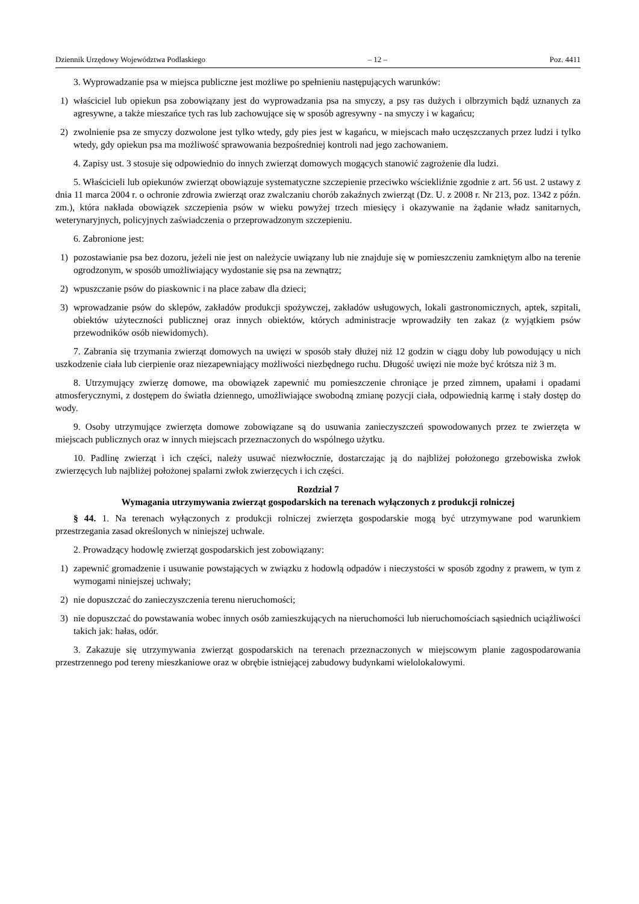Dziennik Urzędowy Województwa Podlaskiego – 12 – Poz. 4411
3. Wyprowadzanie psa w miejsca publiczne jest możliwe po spełnieniu następujących warunków:
1) właściciel lub opiekun psa zobowiązany jest do wyprowadzania psa na smyczy, a psy ras dużych i olbrzymich bądź uznanych za agresywne, a także mieszańce tych ras lub zachowujące się w sposób agresywny - na smyczy i w kagańcu;
2) zwolnienie psa ze smyczy dozwolone jest tylko wtedy, gdy pies jest w kagańcu, w miejscach mało uczęszczanych przez ludzi i tylko wtedy, gdy opiekun psa ma możliwość sprawowania bezpośredniej kontroli nad jego zachowaniem.
4. Zapisy ust. 3 stosuje się odpowiednio do innych zwierząt domowych mogących stanowić zagrożenie dla ludzi.
5. Właścicieli lub opiekunów zwierząt obowiązuje systematyczne szczepienie przeciwko wściekliźnie zgodnie z art. 56 ust. 2 ustawy z dnia 11 marca 2004 r. o ochronie zdrowia zwierząt oraz zwalczaniu chorób zakaźnych zwierząt (Dz. U. z 2008 r. Nr 213, poz. 1342 z późn. zm.), która nakłada obowiązek szczepienia psów w wieku powyżej trzech miesięcy i okazywanie na żądanie władz sanitarnych, weterynaryjnych, policyjnych zaświadczenia o przeprowadzonym szczepieniu.
6. Zabronione jest:
1) pozostawianie psa bez dozoru, jeżeli nie jest on należycie uwiązany lub nie znajduje się w pomieszczeniu zamkniętym albo na terenie ogrodzonym, w sposób umożliwiający wydostanie się psa na zewnątrz;
2) wpuszczanie psów do piaskownic i na place zabaw dla dzieci;
3) wprowadzanie psów do sklepów, zakładów produkcji spożywczej, zakładów usługowych, lokali gastronomicznych, aptek, szpitali, obiektów użyteczności publicznej oraz innych obiektów, których administracje wprowadziły ten zakaz (z wyjątkiem psów przewodników osób niewidomych).
7. Zabrania się trzymania zwierząt domowych na uwięzi w sposób stały dłużej niż 12 godzin w ciągu doby lub powodujący u nich uszkodzenie ciała lub cierpienie oraz niezapewniający możliwości niezbędnego ruchu. Długość uwięzi nie może być krótsza niż 3 m.
8. Utrzymujący zwierzę domowe, ma obowiązek zapewnić mu pomieszczenie chroniące je przed zimnem, upałami i opadami atmosferycznymi, z dostępem do światła dziennego, umożliwiające swobodną zmianę pozycji ciała, odpowiednią karmę i stały dostęp do wody.
9. Osoby utrzymujące zwierzęta domowe zobowiązane są do usuwania zanieczyszczeń spowodowanych przez te zwierzęta w miejscach publicznych oraz w innych miejscach przeznaczonych do wspólnego użytku.
10. Padlinę zwierząt i ich części, należy usuwać niezwłocznie, dostarczając ją do najbliżej położonego grzebowiska zwłok zwierzęcych lub najbliżej położonej spalarni zwłok zwierzęcych i ich części.
Rozdział 7
Wymagania utrzymywania zwierząt gospodarskich na terenach wyłączonych z produkcji rolniczej
§ 44. 1. Na terenach wyłączonych z produkcji rolniczej zwierzęta gospodarskie mogą być utrzymywane pod warunkiem przestrzegania zasad określonych w niniejszej uchwale.
2. Prowadzący hodowlę zwierząt gospodarskich jest zobowiązany:
1) zapewnić gromadzenie i usuwanie powstających w związku z hodowlą odpadów i nieczystości w sposób zgodny z prawem, w tym z wymogami niniejszej uchwały;
2) nie dopuszczać do zanieczyszczenia terenu nieruchomości;
3) nie dopuszczać do powstawania wobec innych osób zamieszkujących na nieruchomości lub nieruchomościach sąsiednich uciążliwości takich jak: hałas, odór.
3. Zakazuje się utrzymywania zwierząt gospodarskich na terenach przeznaczonych w miejscowym planie zagospodarowania przestrzennego pod tereny mieszkaniowe oraz w obrębie istniejącej zabudowy budynkami wielolokalowymi.